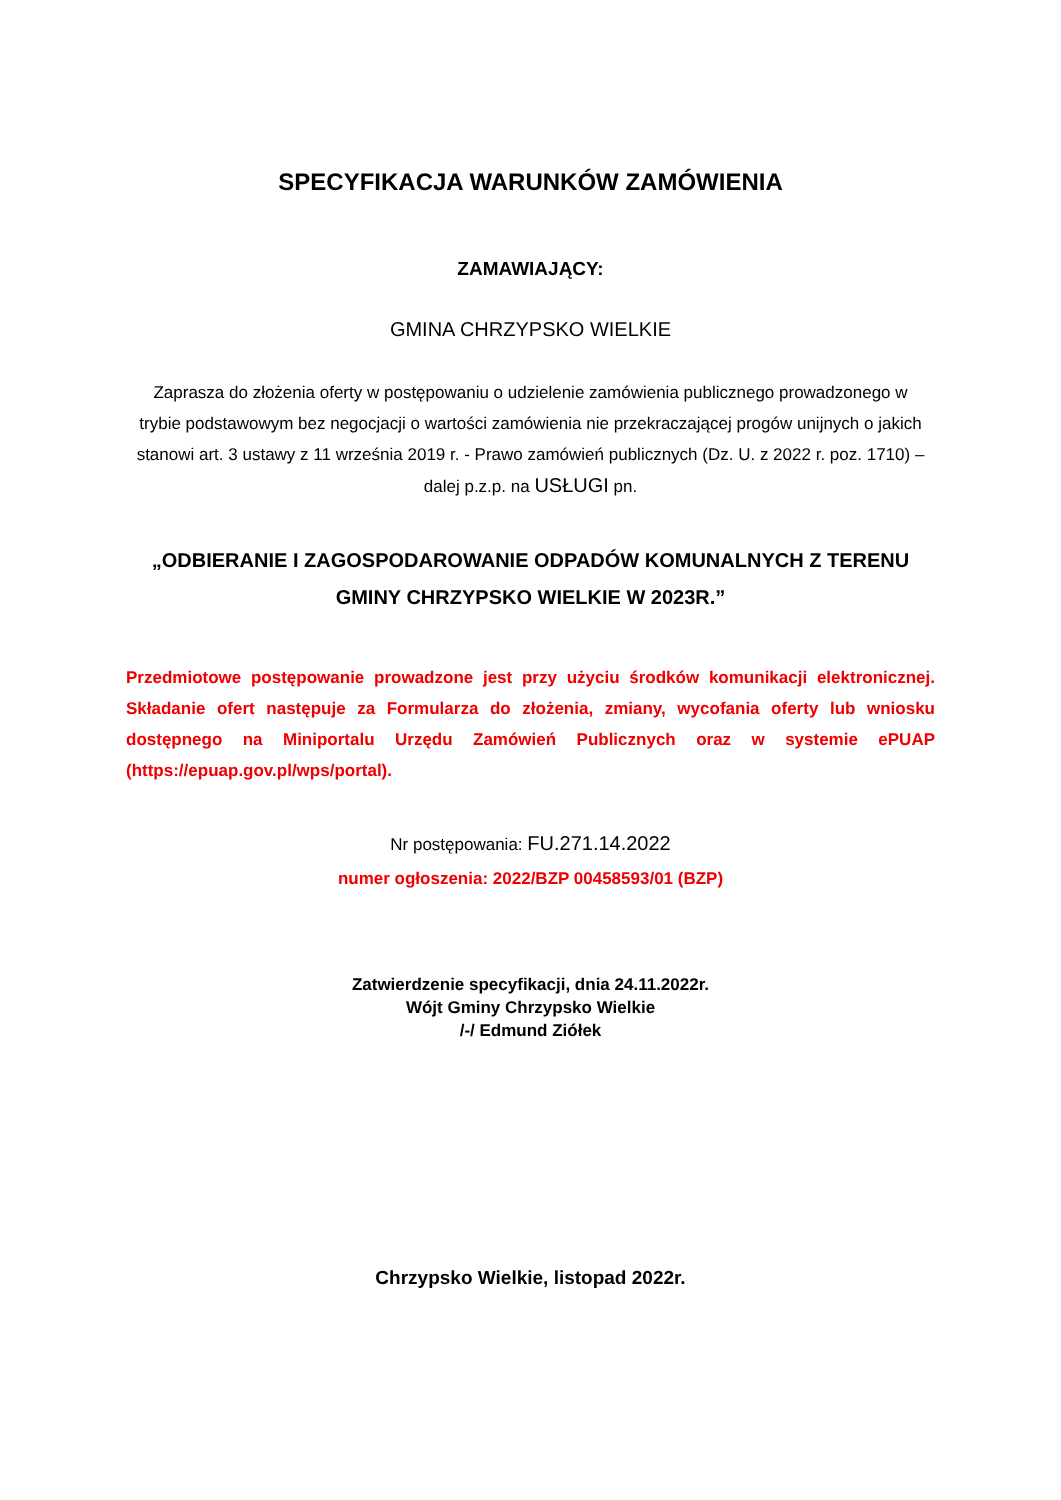SPECYFIKACJA WARUNKÓW ZAMÓWIENIA
ZAMAWIAJĄCY:
GMINA CHRZYPSKO WIELKIE
Zaprasza do złożenia oferty w postępowaniu o udzielenie zamówienia publicznego prowadzonego w trybie podstawowym bez negocjacji o wartości zamówienia nie przekraczającej progów unijnych o jakich stanowi art. 3 ustawy z 11 września 2019 r. - Prawo zamówień publicznych (Dz. U. z 2022 r. poz. 1710) – dalej p.z.p. na USŁUGI pn.
„ODBIERANIE I ZAGOSPODAROWANIE ODPADÓW KOMUNALNYCH Z TERENU GMINY CHRZYPSKO WIELKIE W 2023R.”
Przedmiotowe postępowanie prowadzone jest przy użyciu środków komunikacji elektronicznej. Składanie ofert następuje za Formularza do złożenia, zmiany, wycofania oferty lub wniosku dostępnego na Miniportalu Urzędu Zamówień Publicznych oraz w systemie ePUAP (https://epuap.gov.pl/wps/portal).
Nr postępowania: FU.271.14.2022
numer ogłoszenia: 2022/BZP 00458593/01 (BZP)
Zatwierdzenie specyfikacji, dnia 24.11.2022r.
Wójt Gminy Chrzypsko Wielkie
/-/ Edmund Ziółek
Chrzypsko Wielkie, listopad 2022r.